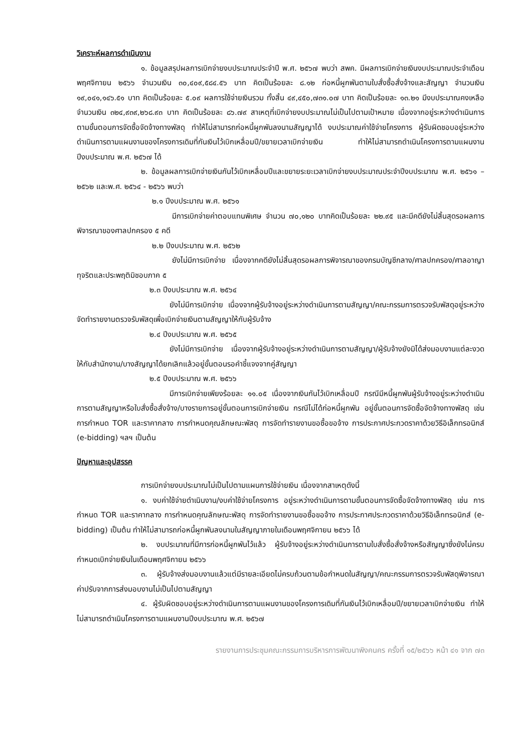วิเคราะห์ผลการดำเนินงาน
๑. ข้อมูลสรุปผลการเบิกจ่ายงบประมาณประจำปี พ.ศ. ๒๕๖๗ พบว่า สพค. มีผลการเบิกจ่ายเงินงบประมาณประจำเดือนพฤศจิกายน ๒๕๖๖ จำนวนเงิน ๓๐,๔๐๙,๕๘๔.๕๖ บาท คิดเป็นร้อยละ ๘.๑๒ ก่อหนี้ผูกพันตามใบสั่งซื้อสั่งจ้างและสัญญา จำนวนเงิน ๑๙,๐๔๑,๑๔๖.๕๑ บาท คิดเป็นร้อยละ ๕.๐๙ ผลการใช้จ่ายเงินรวม ทั้งสิ้น ๔๙,๔๕๐,๗๓๑.๐๗ บาท คิดเป็นร้อยละ ๑๓.๒๑ มีงบประมาณคงเหลือจำนวนเงิน ๓๒๔,๙๓๙,๒๖๘.๙๓ บาท คิดเป็นร้อยละ ๘๖.๗๙ สาเหตุที่เบิกจ่ายงบประมาณไม่เป็นไปตามเป้าหมาย เนื่องจากอยู่ระหว่างดำเนินการตามขั้นตอนการจัดซื้อจัดจ้างทางพัสดุ ทำให้ไม่สามารถก่อหนี้ผูกพันลงนามสัญญาได้ งบประมาณค่าใช้จ่ายโครงการ ผู้รับผิดชอบอยู่ระหว่างดำเนินการตามแผนงานของโครงการเดิมที่กันเงินไว้เบิกเหลื่อมปี/ขยายเวลาเบิกจ่ายเงิน ทำให้ไม่สามารถดำเนินโครงการตามแผนงานปีงบประมาณ พ.ศ. ๒๕๖๗ ได้
๒. ข้อมูลผลการเบิกจ่ายเงินกันไว้เบิกเหลื่อมปีและขยายระยะเวลาเบิกจ่ายงบประมาณประจำปีงบประมาณ พ.ศ. ๒๕๖๑ – ๒๕๖๒ และพ.ศ. ๒๕๖๔ - ๒๕๖๖ พบว่า
๒.๑ ปีงบประมาณ พ.ศ. ๒๕๖๑
มีการเบิกจ่ายค่าตอบแทนพิเศษ จำนวน ๗๐,๑๒๐ บาทคิดเป็นร้อยละ ๒๒.๙๕ และมีคดียังไม่สิ้นสุดรอผลการพิจารณาของศาลปกครอง ๕ คดี
๒.๒ ปีงบประมาณ พ.ศ. ๒๕๖๒
ยังไม่มีการเบิกจ่าย เนื่องจากคดียังไม่สิ้นสุดรอผลการพิจารณาของกรมบัญชีกลาง/ศาลปกครอง/ศาลอาญาทุจริตและประพฤติมิชอบภาค ๕
๒.๓ ปีงบประมาณ พ.ศ. ๒๕๖๔
ยังไม่มีการเบิกจ่าย เนื่องจากผู้รับจ้างอยู่ระหว่างดำเนินการตามสัญญา/คณะกรรมการตรวจรับพัสดุอยู่ระหว่างจัดทำรายงานตรวจรับพัสดุเพื่อเบิกจ่ายเงินตามสัญญาให้กับผู้รับจ้าง
๒.๔ ปีงบประมาณ พ.ศ. ๒๕๖๕
ยังไม่มีการเบิกจ่าย เนื่องจากผู้รับจ้างอยู่ระหว่างดำเนินการตามสัญญา/ผู้รับจ้างยังมิได้ส่งมอบงานแต่ละงวดให้กับสำนักงาน/บางสัญญาได้ยกเลิกแล้วอยู่ขั้นตอนรอคำชี้แจงจากคู่สัญญา
๒.๕ ปีงบประมาณ พ.ศ. ๒๕๖๖
มีการเบิกจ่ายเพียงร้อยละ ๑๑.๐๕ เนื่องจากเงินกันไว้เบิกเหลื่อมปี กรณีมีหนี้ผูกพันผู้รับจ้างอยู่ระหว่างดำเนินการตามสัญญาหรือใบสั่งซื้อสั่งจ้าง/บางรายการอยู่ขั้นตอนการเบิกจ่ายเงิน กรณีไม่ได้ก่อหนี้ผูกพัน อยู่ขั้นตอนการจัดซื้อจัดจ้างทางพัสดุ เช่น การกำหนด TOR และราคากลาง การกำหนดคุณลักษณะพัสดุ การจัดทำรายงานขอซื้อขอจ้าง การประกาศประกวดราคาด้วยวิธีอิเล็กทรอนิกส์ (e-bidding) ฯลฯ เป็นต้น
ปัญหาและอุปสรรค
การเบิกจ่ายงบประมาณไม่เป็นไปตามแผนการใช้จ่ายเงิน เนื่องจากสาเหตุดังนี้
๑. งบค่าใช้จ่ายดำเนินงาน/งบค่าใช้จ่ายโครงการ อยู่ระหว่างดำเนินการตามขั้นตอนการจัดซื้อจัดจ้างทางพัสดุ เช่น การกำหนด TOR และราคากลาง การกำหนดคุณลักษณะพัสดุ การจัดทำรายงานขอซื้อขอจ้าง การประกาศประกวดราคาด้วยวิธีอิเล็กทรอนิกส์ (e-bidding) เป็นต้น ทำให้ไม่สามารถก่อหนี้ผูกพันลงนามในสัญญาภายในเดือนพฤศจิกายน ๒๕๖๖ ได้
๒. งบประมาณที่มีการก่อหนี้ผูกพันไว้แล้ว ผู้รับจ้างอยู่ระหว่างดำเนินการตามใบสั่งซื้อสั่งจ้างหรือสัญญาซึ่งยังไม่ครบกำหนดเบิกจ่ายเงินในเดือนพฤศจิกายน ๒๕๖๖
๓. ผู้รับจ้างส่งมอบงานแล้วแต่มีรายละเอียดไม่ครบถ้วนตามข้อกำหนดในสัญญา/คณะกรรมการตรวจรับพัสดุพิจารณาค่าปรับจากการส่งมอบงานไม่เป็นไปตามสัญญา
๔. ผู้รับผิดชอบอยู่ระหว่างดำเนินการตามแผนงานของโครงการเดิมที่กันเงินไว้เบิกเหลื่อมปี/ขยายเวลาเบิกจ่ายเงิน ทำให้ไม่สามารถดำเนินโครงการตามแผนงานปีงบประมาณ พ.ศ. ๒๕๖๗
รายงานการประชุมคณะกรรมการบริหารการพัฒนาพิงคนคร ครั้งที่ ๑๕/๒๕๖๖ หน้า ๔๑ จาก ๗๓